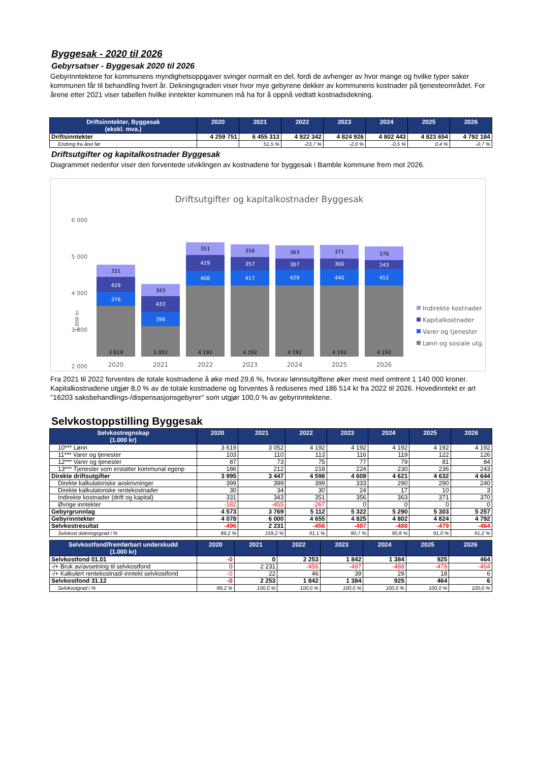Byggesak - 2020 til 2026
Gebyrsatser - Byggesak 2020 til 2026
Gebyrinntektene for kommunens myndighetsoppgaver svinger normalt en del, fordi de avhenger av hvor mange og hvilke typer saker kommunen får til behandling hvert år. Dekningsgraden viser hvor mye gebyrene dekker av kommunens kostnader på tjenesteområdet. For årene etter 2021 viser tabellen hvilke inntekter kommunen må ha for å oppnå vedtatt kostnadsdekning.
| Driftsinntekter, Byggesak (ekskl. mva.) | 2020 | 2021 | 2022 | 2023 | 2024 | 2025 | 2026 |
| --- | --- | --- | --- | --- | --- | --- | --- |
| Driftsinntekter | 4 259 751 | 6 455 313 | 4 922 342 | 4 824 926 | 4 802 443 | 4 823 654 | 4 792 184 |
| Endring fra året før | | 51,5 % | -23,7 % | -2,0 % | -0,5 % | 0,4 % | -0,7 % |
Driftsutgifter og kapitalkostnader Byggesak
Diagrammet nedenfor viser den forventede utviklingen av kostnadene for byggesak i Bamble kommune frem mot 2026.
Driftsutgifter og kapitalkostnader Byggesak
6 000
5 000
4 000
3 000
2 000
1.000 kr
331
429
376
3 619
343
433
396
3 052
351
429
406
4 192
356
357
417
4 192
363
307
429
4 192
371
300
440
4 192
370
243
452
4 192
2020
2021
2022
2023
2024
2025
2026
Indirekte kostnader
Kapitalkostnader
Varer og tjenester
Lønn og sosiale utg.
Fra 2021 til 2022 forventes de totale kostnadene å øke med 29,6 %, hvorav lønnsutgiftene øker mest med omtrent 1 140 000 kroner. Kapitalkostnadene utgjør 8,0 % av de totale kostnadene og forventes å reduseres med 186 514 kr fra 2022 til 2026. Hovedinntekt er art ''16203 saksbehandlings-/dispensasjonsgebyrer'' som utgjør 100,0 % av gebyrinntektene.
Selvkostoppstilling Byggesak
| Selvkostregnskap (1.000 kr) | 2020 | 2021 | 2022 | 2023 | 2024 | 2025 | 2026 |
| --- | --- | --- | --- | --- | --- | --- | --- |
| 10*** Lønn | 3 619 | 3 052 | 4 192 | 4 192 | 4 192 | 4 192 | 4 192 |
| 11*** Varer og tjenester | 103 | 110 | 113 | 116 | 119 | 122 | 126 |
| 12*** Varer og tjenester | 87 | 73 | 75 | 77 | 79 | 81 | 84 |
| 13*** Tjenester som erstatter kommunal egenp | 186 | 212 | 218 | 224 | 230 | 236 | 243 |
| Direkte driftsutgifter | 3 995 | 3 447 | 4 598 | 4 609 | 4 621 | 4 632 | 4 644 |
| Direkte kalkulatoriske avskrivninger | 399 | 399 | 399 | 333 | 290 | 290 | 240 |
| Direkte kalkulatoriske rentekostnader | 30 | 34 | 30 | 24 | 17 | 10 | 3 |
| Indirekte kostnader (drift og kapital) | 331 | 343 | 351 | 356 | 363 | 371 | 370 |
| Øvrige inntekter | -182 | -455 | -267 | 0 | 0 | 0 | 0 |
| Gebyrgrunnlag | 4 573 | 3 769 | 5 112 | 5 322 | 5 290 | 5 303 | 5 257 |
| Gebyrinntekter | 4 078 | 6 000 | 4 655 | 4 825 | 4 802 | 4 824 | 4 792 |
| Selvkostresultat | -496 | 2 231 | -456 | -497 | -488 | -479 | -464 |
| Selvkost dekningsgrad i % | 89,2 % | 159,2 % | 91,1 % | 90,7 % | 90,8 % | 91,0 % | 91,2 % |
| Selvkostfond/fremførbart underskudd (1.000 kr) | 2020 | 2021 | 2022 | 2023 | 2024 | 2025 | 2026 |
| --- | --- | --- | --- | --- | --- | --- | --- |
| Selvkostfond 01.01 | -0 | 0 | 2 253 | 1 842 | 1 384 | 925 | 464 |
| -/+ Bruk av/avsetning til selvkostfond | 0 | 2 231 | -456 | -497 | -488 | -479 | -464 |
| -/+ Kalkulert rentekostnad/-inntekt selvkostfond | -0 | 22 | 46 | 39 | 29 | 18 | 6 |
| Selvkostfond 31.12 | -0 | 2 253 | 1 842 | 1 384 | 925 | 464 | 6 |
| Selvkostgrad i % | 89,2 % | 100,0 % | 100,0 % | 100,0 % | 100,0 % | 100,0 % | 100,0 % |